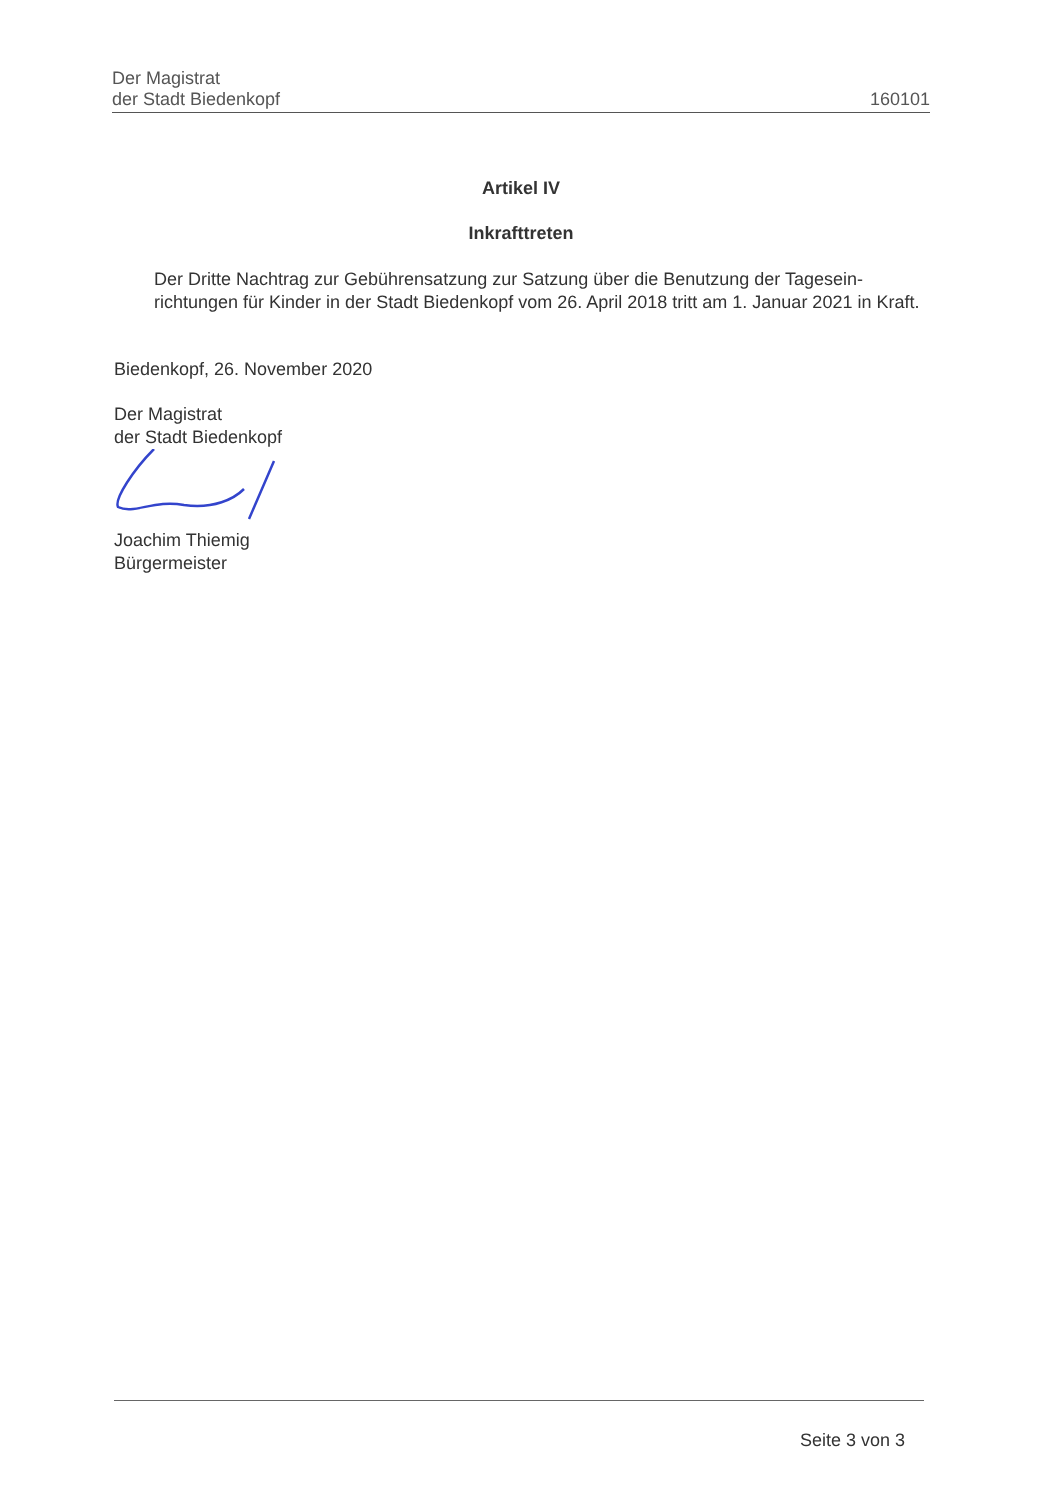Der Magistrat
der Stadt Biedenkopf
160101
Artikel IV
Inkrafttreten
Der Dritte Nachtrag zur Gebührensatzung zur Satzung über die Benutzung der Tagesein-richtungen für Kinder in der Stadt Biedenkopf vom 26. April 2018 tritt am 1. Januar 2021 in Kraft.
Biedenkopf, 26. November 2020
Der Magistrat
der Stadt Biedenkopf
Joachim Thiemig
Bürgermeister
Seite 3 von 3